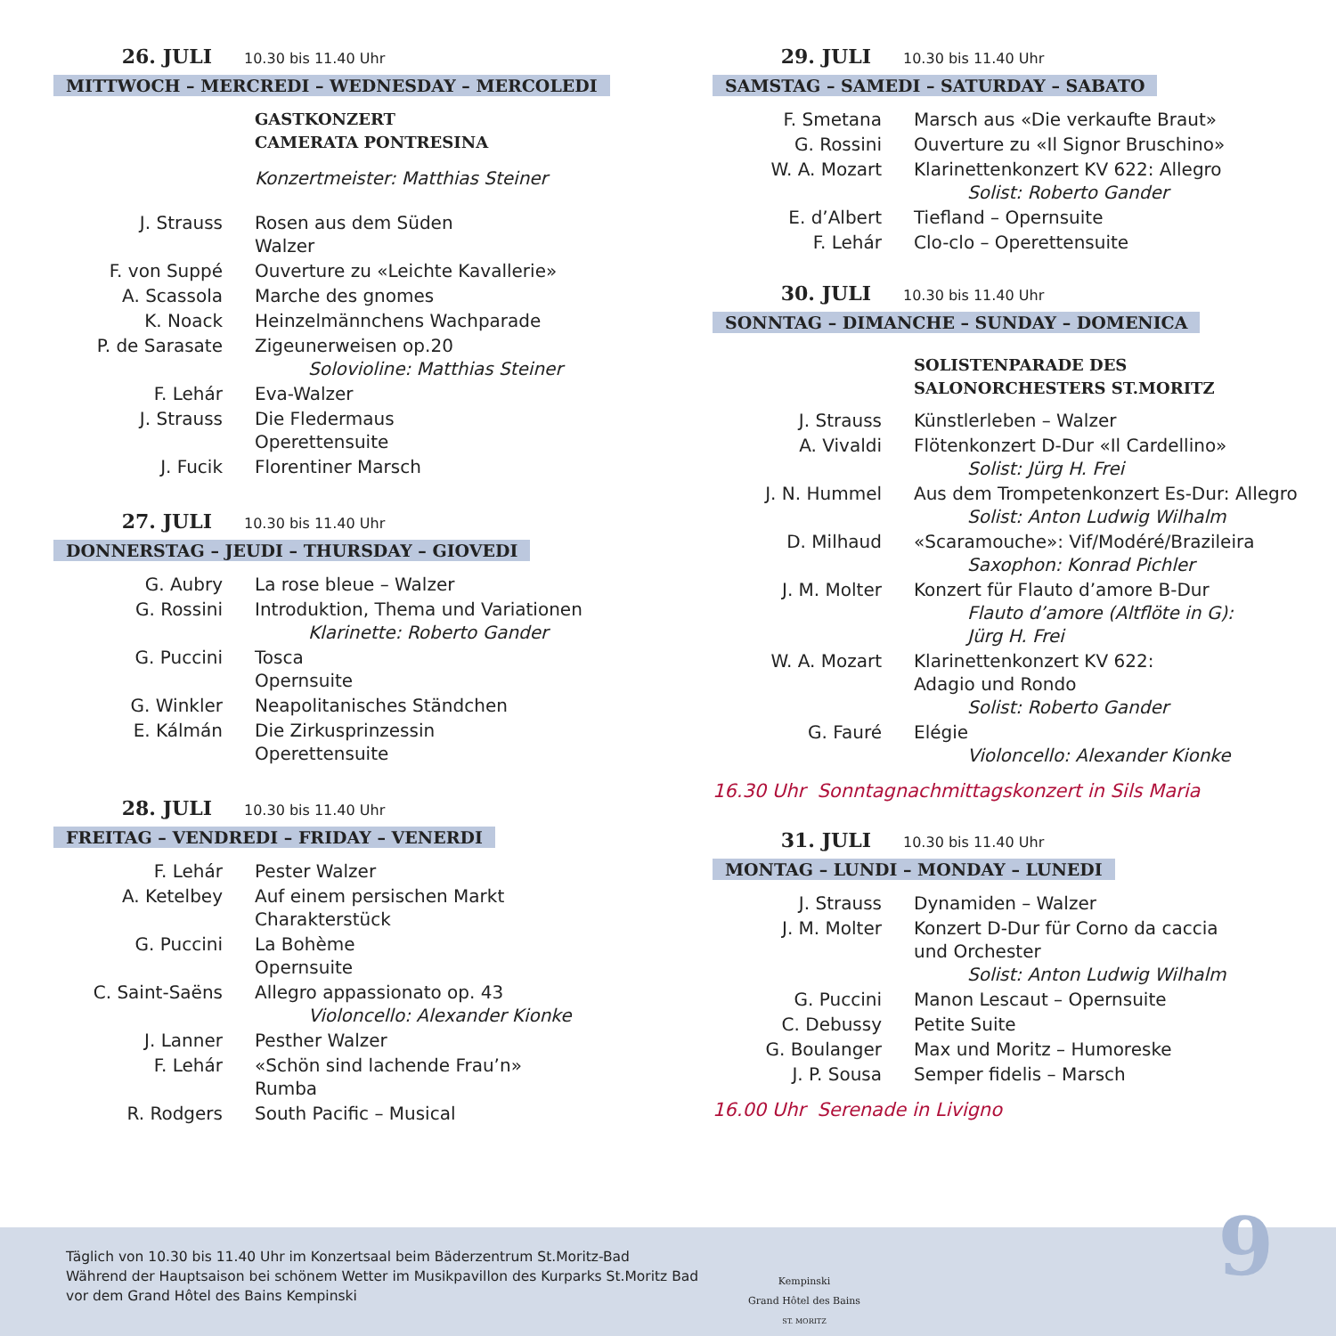26. JULI 10.30 bis 11.40 Uhr
MITTWOCH – MERCREDI – WEDNESDAY – MERCOLEDI
| | GASTKONZERT CAMERATA PONTRESINA Konzertmeister: Matthias Steiner |
| J. Strauss | Rosen aus dem Süden Walzer |
| F. von Suppé | Ouverture zu «Leichte Kavallerie» |
| A. Scassola | Marche des gnomes |
| K. Noack | Heinzelmännchens Wachparade |
| P. de Sarasate | Zigeunerweisen op.20 Solovioline: Matthias Steiner |
| F. Lehár | Eva-Walzer |
| J. Strauss | Die Fledermaus Operettensuite |
| J. Fucik | Florentiner Marsch |
27. JULI 10.30 bis 11.40 Uhr
DONNERSTAG – JEUDI – THURSDAY – GIOVEDI
| G. Aubry | La rose bleue – Walzer |
| G. Rossini | Introduktion, Thema und Variationen Klarinette: Roberto Gander |
| G. Puccini | Tosca Opernsuite |
| G. Winkler | Neapolitanisches Ständchen |
| E. Kálmán | Die Zirkusprinzessin Operettensuite |
28. JULI 10.30 bis 11.40 Uhr
FREITAG – VENDREDI – FRIDAY – VENERDI
| F. Lehár | Pester Walzer |
| A. Ketelbey | Auf einem persischen Markt Charakterstück |
| G. Puccini | La Bohème Opernsuite |
| C. Saint-Saëns | Allegro appassionato op. 43 Violoncello: Alexander Kionke |
| J. Lanner | Pesther Walzer |
| F. Lehár | «Schön sind lachende Frau’n» Rumba |
| R. Rodgers | South Pacific – Musical |
29. JULI 10.30 bis 11.40 Uhr
SAMSTAG – SAMEDI – SATURDAY – SABATO
| F. Smetana | Marsch aus «Die verkaufte Braut» |
| G. Rossini | Ouverture zu «Il Signor Bruschino» |
| W. A. Mozart | Klarinettenkonzert KV 622: Allegro Solist: Roberto Gander |
| E. d’Albert | Tiefland – Opernsuite |
| F. Lehár | Clo-clo – Operettensuite |
30. JULI 10.30 bis 11.40 Uhr
SONNTAG – DIMANCHE – SUNDAY – DOMENICA
| | SOLISTENPARADE DES SALONORCHESTERS ST.MORITZ |
| J. Strauss | Künstlerleben – Walzer |
| A. Vivaldi | Flötenkonzert D-Dur «Il Cardellino» Solist: Jürg H. Frei |
| J. N. Hummel | Aus dem Trompetenkonzert Es-Dur: Allegro Solist: Anton Ludwig Wilhalm |
| D. Milhaud | «Scaramouche»: Vif/Modéré/Brazileira Saxophon: Konrad Pichler |
| J. M. Molter | Konzert für Flauto d’amore B-Dur Flauto d’amore (Altflöte in G): Jürg H. Frei |
| W. A. Mozart | Klarinettenkonzert KV 622: Adagio und Rondo Solist: Roberto Gander |
| G. Fauré | Elégie Violoncello: Alexander Kionke |
16.30 Uhr Sonntagnachmittagskonzert in Sils Maria
31. JULI 10.30 bis 11.40 Uhr
MONTAG – LUNDI – MONDAY – LUNEDI
| J. Strauss | Dynamiden – Walzer |
| J. M. Molter | Konzert D-Dur für Corno da caccia und Orchester Solist: Anton Ludwig Wilhalm |
| G. Puccini | Manon Lescaut – Opernsuite |
| C. Debussy | Petite Suite |
| G. Boulanger | Max und Moritz – Humoreske |
| J. P. Sousa | Semper fidelis – Marsch |
16.00 Uhr Serenade in Livigno
Täglich von 10.30 bis 11.40 Uhr im Konzertsaal beim Bäderzentrum St.Moritz-Bad
Während der Hauptsaison bei schönem Wetter im Musikpavillon des Kurparks St.Moritz Bad
vor dem Grand Hôtel des Bains Kempinski
Kempinski
Grand Hôtel des Bains
ST. MORITZ
9